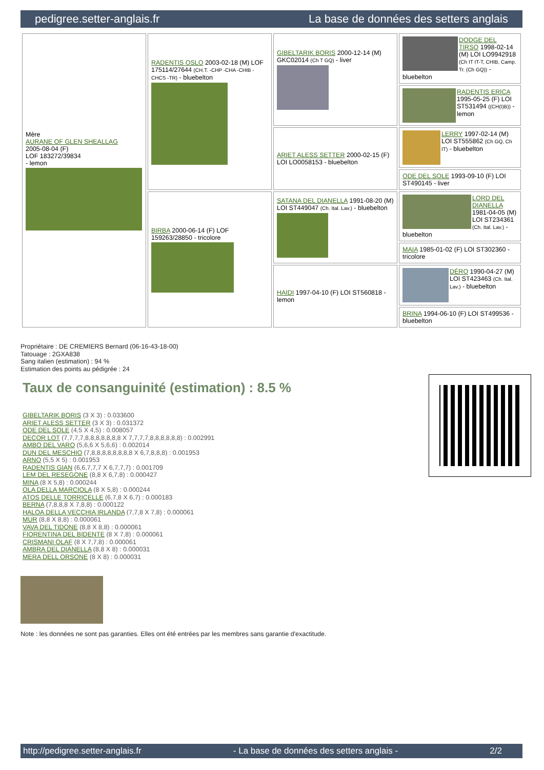pedigree.setter-anglais.fr La base de données des setters anglais
| Mère AURANE OF GLEN SHEALLAG 2005-08-04 (F) LOF 183272/39834 - lemon | RADENTIS OSLO 2003-02-18 (M) LOF 175114/27644 (CH.T. -CHP -CHA -CHIB -CHCS -TR) - bluebelton | GIBELTARIK BORIS 2000-12-14 (M) GKC02014 (Ch T GQ) - liver | DODGE DEL TIRSO 1998-02-14 (M) LOI LO9942918 (Ch IT IT-T, CHIB, Camp. Tr. (Ch GQ)) - bluebelton |
| | | | RADENTIS ERICA 1995-05-25 (F) LOI ST531494 ((CH(I)B)) - lemon |
| | | ARIET ALESS SETTER 2000-02-15 (F) LOI LO0058153 - bluebelton | LERRY 1997-02-14 (M) LOI ST555862 (Ch GQ, Ch IT) - bluebelton |
| | | | ODE DEL SOLE 1993-09-10 (F) LOI ST490145 - liver |
| | BIRBA 2000-06-14 (F) LOF 159263/28850 - tricolore | SATANA DEL DIANELLA 1991-08-20 (M) LOI ST449047 (Ch. Ital. Lav.) - bluebelton | LORD DEL DIANELLA 1981-04-05 (M) LOI ST234361 (Ch. Ital. Lav.) - bluebelton |
| | | | MAIA 1985-01-02 (F) LOI ST302360 - tricolore |
| | | HAIDI 1997-04-10 (F) LOI ST560818 - lemon | DÉRO 1990-04-27 (M) LOI ST423463 (Ch. Ital. Lav.) - bluebelton |
| | | | BRINA 1994-06-10 (F) LOI ST499536 - bluebelton |
Propriétaire : DE CREMIERS Bernard (06-16-43-18-00)
Tatouage : 2GXA838
Sang italien (estimation) : 94 %
Estimation des points au pédigrée : 24
Taux de consanguinité (estimation) : 8.5 %
GIBELTARIK BORIS (3 X 3) : 0.033600
ARIET ALESS SETTER (3 X 3) : 0.031372
ODE DEL SOLE (4,5 X 4,5) : 0.008057
DECOR LOT (7,7,7,7,8,8,8,8,8,8,8 X 7,7,7,7,8,8,8,8,8,8) : 0.002991
AMBO DEL VARO (5,6,6 X 5,6,6) : 0.002014
DUN DEL MESCHIO (7,8,8,8,8,8,8,8,8 X 6,7,8,8,8) : 0.001953
ARNO (5,5 X 5) : 0.001953
RADENTIS GIAN (6,6,7,7,7 X 6,7,7,7) : 0.001709
LEM DEL RESEGONE (8,8 X 6,7,8) : 0.000427
MINA (8 X 5,8) : 0.000244
OLA DELLA MARCIOLA (8 X 5,8) : 0.000244
ATOS DELLE TORRICELLE (6,7,8 X 6,7) : 0.000183
BERNA (7,8,8,8 X 7,8,8) : 0.000122
HALOA DELLA VECCHIA IRLANDA (7,7,8 X 7,8) : 0.000061
MUR (8,8 X 8,8) : 0.000061
VAVA DEL TIDONE (8,8 X 8,8) : 0.000061
FIORENTINA DEL BIDENTE (8 X 7,8) : 0.000061
CRISMANI OLAF (8 X 7,7,8) : 0.000061
AMBRA DEL DIANELLA (8,8 X 8) : 0.000031
MERA DELL ORSONE (8 X 8) : 0.000031
Note : les données ne sont pas garanties. Elles ont été entrées par les membres sans garantie d'exactitude.
http://pedigree.setter-anglais.fr - La base de données des setters anglais - 2/2